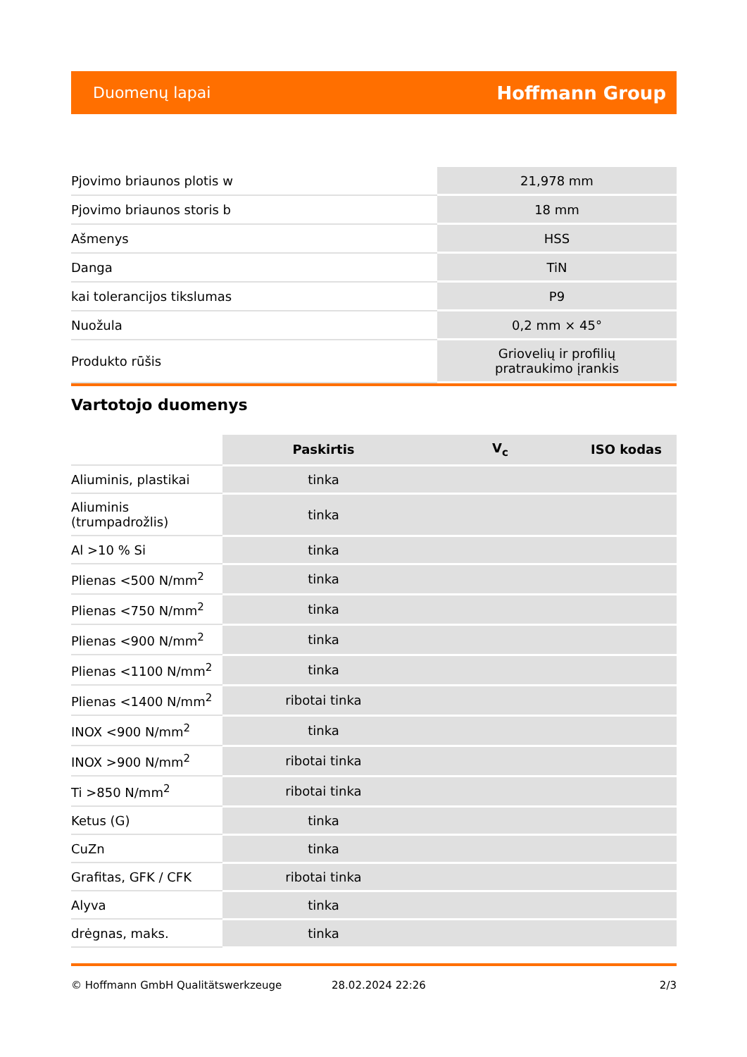Duomenų lapai Hoffmann Group
| Pjovimo briaunos plotis w | 21,978 mm |
| Pjovimo briaunos storis b | 18 mm |
| Ašmenys | HSS |
| Danga | TiN |
| kai tolerancijos tikslumas | P9 |
| Nuožula | 0,2 mm × 45° |
| Produkto rūšis | Griovelių ir profilių pratraukimo įrankis |
Vartotojo duomenys
| | Paskirtis | V<sub>c</sub> | ISO kodas |
| --- | --- | --- | --- |
| Aliuminis, plastikai | tinka | | |
| Aliuminis (trumpadrožlis) | tinka | | |
| Al >10 % Si | tinka | | |
| Plienas <500 N/mm<sup>2</sup> | tinka | | |
| Plienas <750 N/mm<sup>2</sup> | tinka | | |
| Plienas <900 N/mm<sup>2</sup> | tinka | | |
| Plienas <1100 N/mm<sup>2</sup> | tinka | | |
| Plienas <1400 N/mm<sup>2</sup> | ribotai tinka | | |
| INOX <900 N/mm<sup>2</sup> | tinka | | |
| INOX >900 N/mm<sup>2</sup> | ribotai tinka | | |
| Ti >850 N/mm<sup>2</sup> | ribotai tinka | | |
| Ketus (G) | tinka | | |
| CuZn | tinka | | |
| Grafitas, GFK / CFK | ribotai tinka | | |
| Alyva | tinka | | |
| drėgnas, maks. | tinka | | |
© Hoffmann GmbH Qualitätswerkzeuge 28.02.2024 22:26 2/3